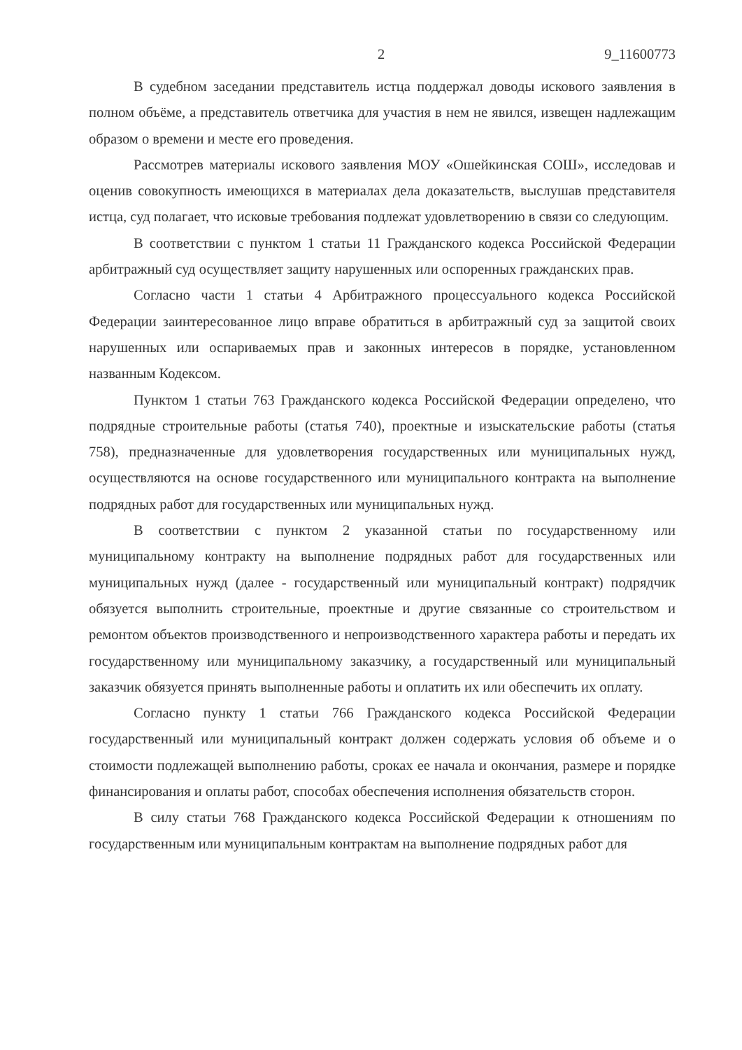2 9_11600773
В судебном заседании представитель истца поддержал доводы искового заявления в полном объёме, а представитель ответчика для участия в нем не явился, извещен надлежащим образом о времени и месте его проведения.
Рассмотрев материалы искового заявления МОУ «Ошейкинская СОШ», исследовав и оценив совокупность имеющихся в материалах дела доказательств, выслушав представителя истца, суд полагает, что исковые требования подлежат удовлетворению в связи со следующим.
В соответствии с пунктом 1 статьи 11 Гражданского кодекса Российской Федерации арбитражный суд осуществляет защиту нарушенных или оспоренных гражданских прав.
Согласно части 1 статьи 4 Арбитражного процессуального кодекса Российской Федерации заинтересованное лицо вправе обратиться в арбитражный суд за защитой своих нарушенных или оспариваемых прав и законных интересов в порядке, установленном названным Кодексом.
Пунктом 1 статьи 763 Гражданского кодекса Российской Федерации определено, что подрядные строительные работы (статья 740), проектные и изыскательские работы (статья 758), предназначенные для удовлетворения государственных или муниципальных нужд, осуществляются на основе государственного или муниципального контракта на выполнение подрядных работ для государственных или муниципальных нужд.
В соответствии с пунктом 2 указанной статьи по государственному или муниципальному контракту на выполнение подрядных работ для государственных или муниципальных нужд (далее - государственный или муниципальный контракт) подрядчик обязуется выполнить строительные, проектные и другие связанные со строительством и ремонтом объектов производственного и непроизводственного характера работы и передать их государственному или муниципальному заказчику, а государственный или муниципальный заказчик обязуется принять выполненные работы и оплатить их или обеспечить их оплату.
Согласно пункту 1 статьи 766 Гражданского кодекса Российской Федерации государственный или муниципальный контракт должен содержать условия об объеме и о стоимости подлежащей выполнению работы, сроках ее начала и окончания, размере и порядке финансирования и оплаты работ, способах обеспечения исполнения обязательств сторон.
В силу статьи 768 Гражданского кодекса Российской Федерации к отношениям по государственным или муниципальным контрактам на выполнение подрядных работ для